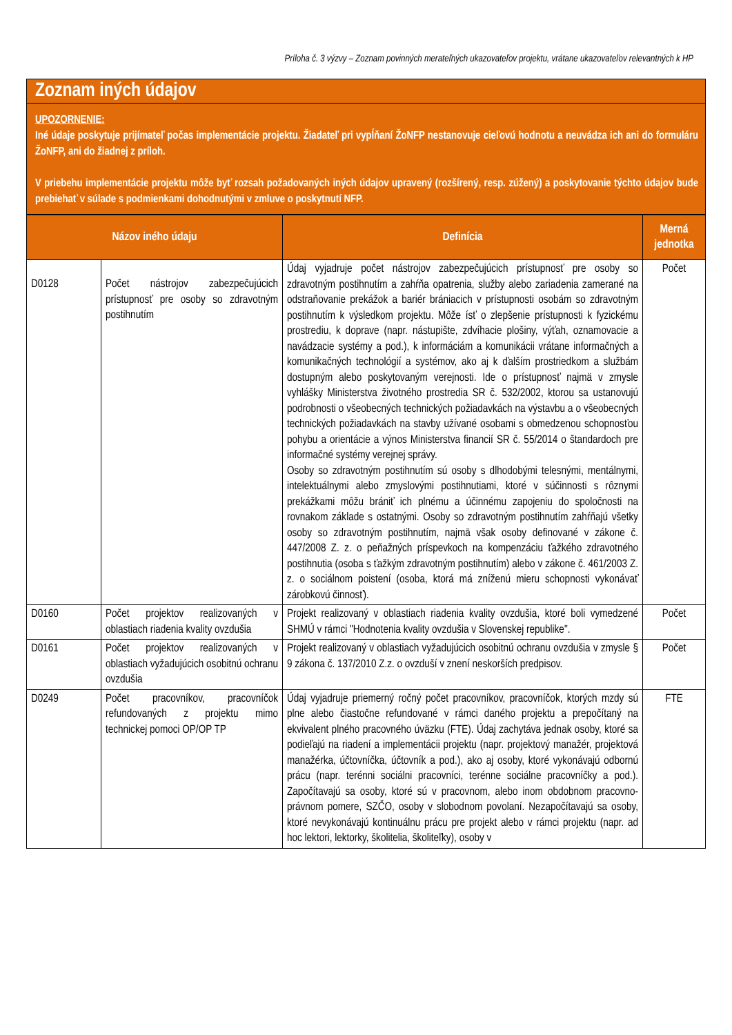Príloha č. 3 výzvy – Zoznam povinných merateľných ukazovateľov projektu, vrátane ukazovateľov relevantných k HP
Zoznam iných údajov
UPOZORNENIE:
Iné údaje poskytuje prijímateľ počas implementácie projektu. Žiadateľ pri vypĺňaní ŽoNFP nestanovuje cieľovú hodnotu a neuvádza ich ani do formuláru ŽoNFP, ani do žiadnej z príloh.
V priebehu implementácie projektu môže byť rozsah požadovaných iných údajov upravený (rozšírený, resp. zúžený) a poskytovanie týchto údajov bude prebiehať v súlade s podmienkami dohodnutými v zmluve o poskytnutí NFP.
| Názov iného údaju | | Definícia | Merná jednotka |
| --- | --- | --- | --- |
| D0128 | Počet nástrojov zabezpečujúcich prístupnosť pre osoby so zdravotným postihnutím | Údaj vyjadruje počet nástrojov zabezpečujúcich prístupnosť pre osoby so zdravotným postihnutím a zahŕňa opatrenia, služby alebo zariadenia zamerané na odstraňovanie prekážok a bariér brániacich v prístupnosti osobám so zdravotným postihnutím k výsledkom projektu. Môže ísť o zlepšenie prístupnosti k fyzickému prostrediu, k doprave (napr. nástupište, zdvíhacie plošiny, výťah, oznamovacie a navádzacie systémy a pod.), k informáciám a komunikácii vrátane informačných a komunikačných technológií a systémov, ako aj k ďalším prostriedkom a službám dostupným alebo poskytovaným verejnosti. Ide o prístupnosť najmä v zmysle vyhlášky Ministerstva životného prostredia SR č. 532/2002, ktorou sa ustanovujú podrobnosti o všeobecných technických požiadavkách na výstavbu a o všeobecných technických požiadavkách na stavby užívané osobami s obmedzenou schopnosťou pohybu a orientácie a výnos Ministerstva financií SR č. 55/2014 o štandardoch pre informačné systémy verejnej správy. Osoby so zdravotným postihnutím sú osoby s dlhodobými telesnými, mentálnymi, intelektuálnymi alebo zmyslovými postihnutiami, ktoré v súčinnosti s rôznymi prekážkami môžu brániť ich plnému a účinnému zapojeniu do spoločnosti na rovnakom základe s ostatnými. Osoby so zdravotným postihnutím zahŕňajú všetky osoby so zdravotným postihnutím, najmä však osoby definované v zákone č. 447/2008 Z. z. o peňažných príspevkoch na kompenzáciu ťažkého zdravotného postihnutia (osoba s ťažkým zdravotným postihnutím) alebo v zákone č. 461/2003 Z. z. o sociálnom poistení (osoba, ktorá má zníženú mieru schopnosti vykonávať zárobkovú činnosť). | Počet |
| D0160 | Počet projektov realizovaných v oblastiach riadenia kvality ovzdušia | Projekt realizovaný v oblastiach riadenia kvality ovzdušia, ktoré boli vymedzené SHMÚ v rámci "Hodnotenia kvality ovzdušia v Slovenskej republike". | Počet |
| D0161 | Počet projektov realizovaných v oblastiach vyžadujúcich osobitnú ochranu ovzdušia | Projekt realizovaný v oblastiach vyžadujúcich osobitnú ochranu ovzdušia v zmysle § 9 zákona č. 137/2010 Z.z. o ovzduší v znení neskorších predpisov. | Počet |
| D0249 | Počet pracovníkov, pracovníčok refundovaných z projektu mimo technickej pomoci OP/OP TP | Údaj vyjadruje priemerný ročný počet pracovníkov, pracovníčok, ktorých mzdy sú plne alebo čiastočne refundované v rámci daného projektu a prepočítaný na ekvivalent plného pracovného úväzku (FTE). Údaj zachytáva jednak osoby, ktoré sa podieľajú na riadení a implementácii projektu (napr. projektový manažér, projektová manažérka, účtovníčka, účtovník a pod.), ako aj osoby, ktoré vykonávajú odbornú prácu (napr. terénni sociálni pracovníci, terénne sociálne pracovníčky a pod.). Započítavajú sa osoby, ktoré sú v pracovnom, alebo inom obdobnom pracovno-právnom pomere, SZČO, osoby v slobodnom povolaní. Nezapočítavajú sa osoby, ktoré nevykonávajú kontinuálnu prácu pre projekt alebo v rámci projektu (napr. ad hoc lektori, lektorky, školitelia, školiteľky), osoby v | FTE |